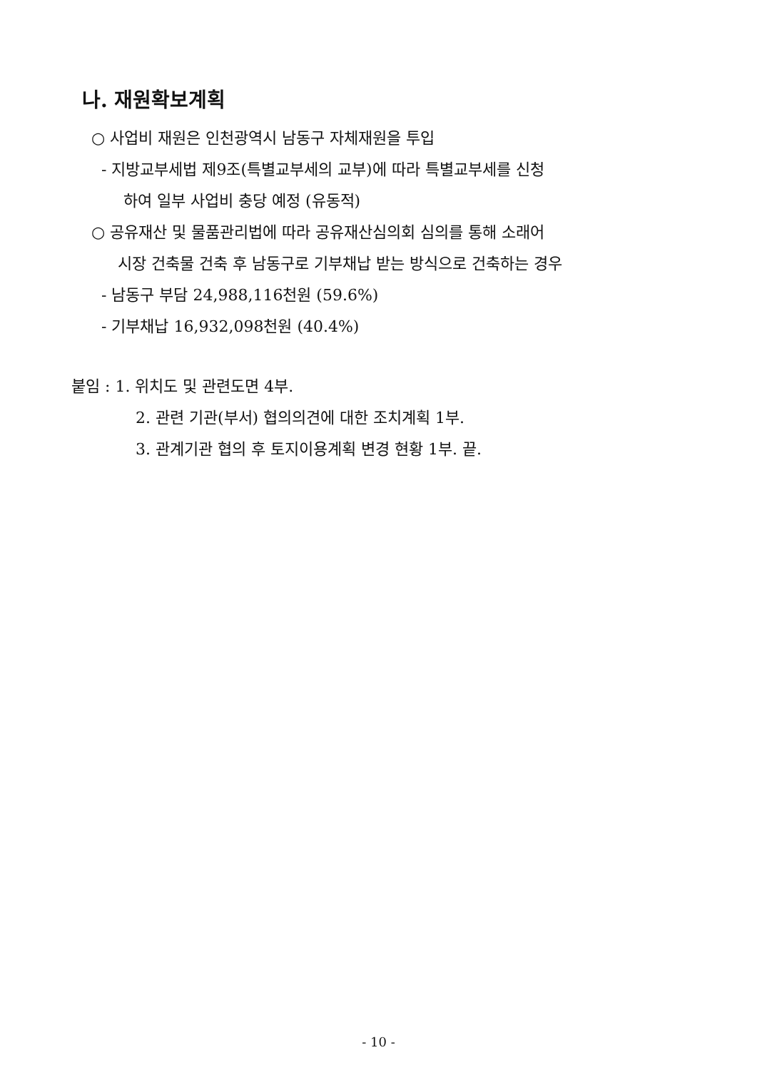나. 재원확보계획
○ 사업비 재원은 인천광역시 남동구 자체재원을 투입
- 지방교부세법 제9조(특별교부세의 교부)에 따라 특별교부세를 신청
하여 일부 사업비 충당 예정 (유동적)
○ 공유재산 및 물품관리법에 따라 공유재산심의회 심의를 통해 소래어
시장 건축물 건축 후 남동구로 기부채납 받는 방식으로 건축하는 경우
- 남동구 부담 24,988,116천원 (59.6%)
- 기부채납 16,932,098천원 (40.4%)
붙임 : 1. 위치도 및 관련도면 4부.
2. 관련 기관(부서) 협의의견에 대한 조치계획 1부.
3. 관계기관 협의 후 토지이용계획 변경 현황 1부. 끝.
- 10 -